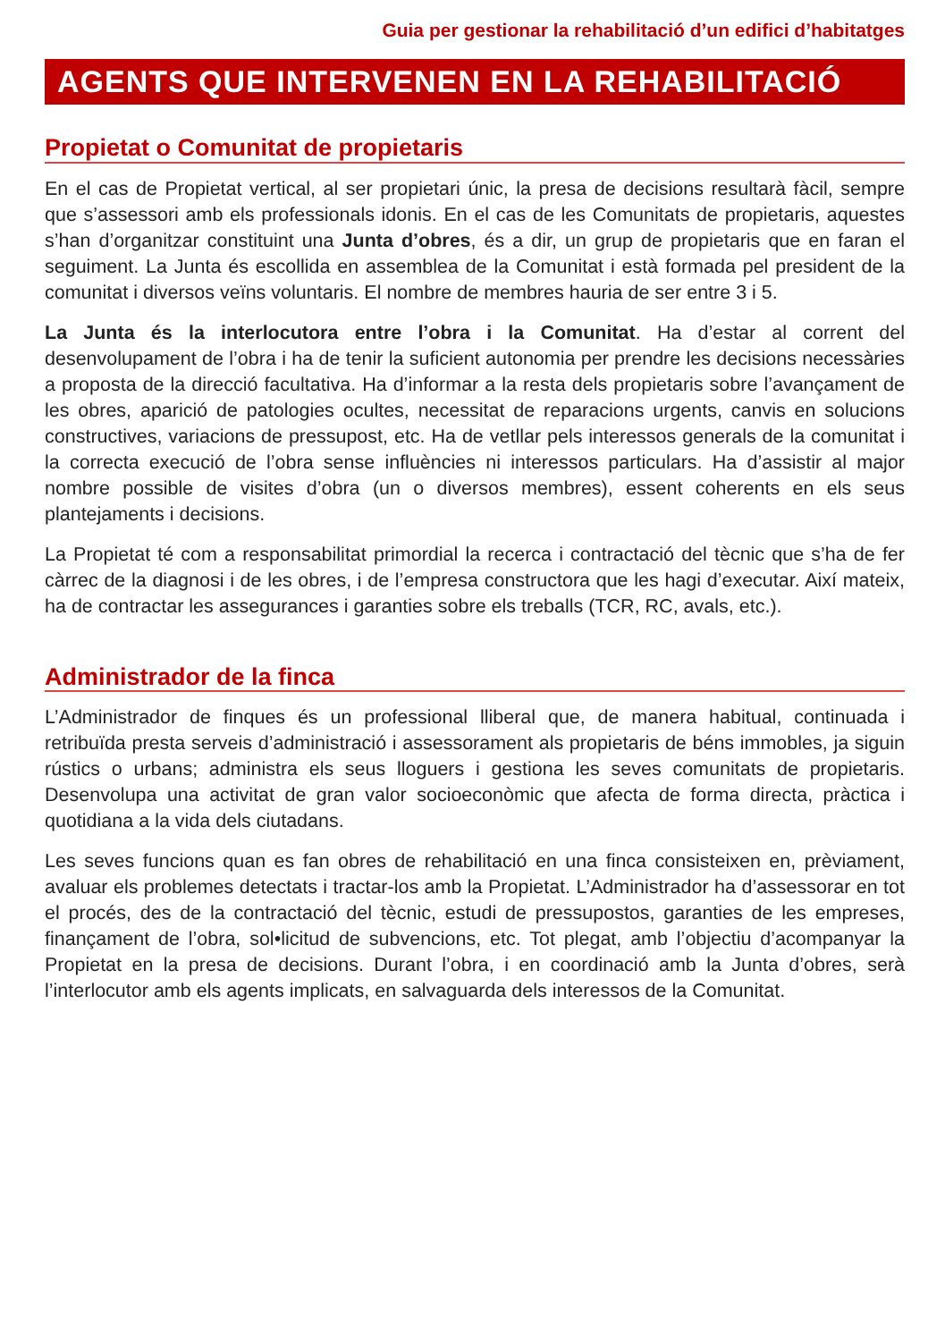Guia per gestionar la rehabilitació d’un edifici d’habitatges
AGENTS QUE INTERVENEN EN LA REHABILITACIÓ
Propietat o Comunitat de propietaris
En el cas de Propietat vertical, al ser propietari únic, la presa de decisions resultarà fàcil, sempre que s’assessori amb els professionals idonis. En el cas de les Comunitats de propietaris, aquestes s’han d’organitzar constituint una Junta d’obres, és a dir, un grup de propietaris que en faran el seguiment. La Junta és escollida en assemblea de la Comunitat i està formada pel president de la comunitat i diversos veïns voluntaris. El nombre de membres hauria de ser entre 3 i 5.
La Junta és la interlocutora entre l’obra i la Comunitat. Ha d’estar al corrent del desenvolupament de l’obra i ha de tenir la suficient autonomia per prendre les decisions necessàries a proposta de la direcció facultativa. Ha d’informar a la resta dels propietaris sobre l’avançament de les obres, aparició de patologies ocultes, necessitat de reparacions urgents, canvis en solucions constructives, variacions de pressupost, etc. Ha de vetllar pels interessos generals de la comunitat i la correcta execució de l’obra sense influències ni interessos particulars. Ha d’assistir al major nombre possible de visites d’obra (un o diversos membres), essent coherents en els seus plantejaments i decisions.
La Propietat té com a responsabilitat primordial la recerca i contractació del tècnic que s’ha de fer càrrec de la diagnosi i de les obres, i de l’empresa constructora que les hagi d’executar. Així mateix, ha de contractar les assegurances i garanties sobre els treballs (TCR, RC, avals, etc.).
Administrador de la finca
L’Administrador de finques és un professional lliberal que, de manera habitual, continuada i retribuïda presta serveis d’administració i assessorament als propietaris de béns immobles, ja siguin rústics o urbans; administra els seus lloguers i gestiona les seves comunitats de propietaris. Desenvolupa una activitat de gran valor socioeconòmic que afecta de forma directa, pràctica i quotidiana a la vida dels ciutadans.
Les seves funcions quan es fan obres de rehabilitació en una finca consisteixen en, prèviament, avaluar els problemes detectats i tractar-los amb la Propietat. L’Administrador ha d’assessorar en tot el procés, des de la contractació del tècnic, estudi de pressupostos, garanties de les empreses, finançament de l’obra, sol•licitud de subvencions, etc. Tot plegat, amb l’objectiu d’acompanyar la Propietat en la presa de decisions. Durant l’obra, i en coordinació amb la Junta d’obres, serà l’interlocutor amb els agents implicats, en salvaguarda dels interessos de la Comunitat.